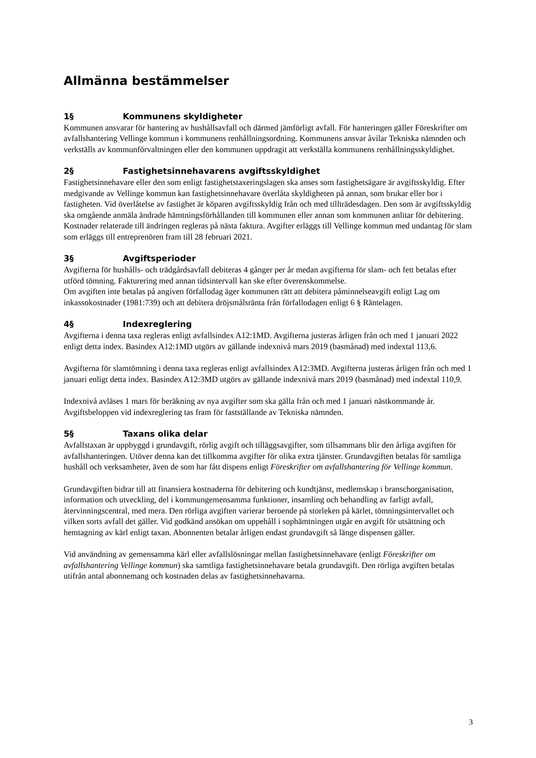Allmänna bestämmelser
1§ Kommunens skyldigheter
Kommunen ansvarar för hantering av hushållsavfall och därmed jämförligt avfall. För hanteringen gäller Föreskrifter om avfallshantering Vellinge kommun i kommunens renhållningsordning. Kommunens ansvar åvilar Tekniska nämnden och verkställs av kommunförvaltningen eller den kommunen uppdragit att verkställa kommunens renhållningsskyldighet.
2§ Fastighetsinnehavarens avgiftsskyldighet
Fastighetsinnehavare eller den som enligt fastighetstaxeringslagen ska anses som fastighetsägare är avgiftsskyldig. Efter medgivande av Vellinge kommun kan fastighetsinnehavare överlåta skyldigheten på annan, som brukar eller bor i fastigheten. Vid överlåtelse av fastighet är köparen avgiftsskyldig från och med tillträdesdagen. Den som är avgiftsskyldig ska omgående anmäla ändrade hämtningsförhållanden till kommunen eller annan som kommunen anlitar för debitering. Kostnader relaterade till ändringen regleras på nästa faktura. Avgifter erläggs till Vellinge kommun med undantag för slam som erläggs till entreprenören fram till 28 februari 2021.
3§ Avgiftsperioder
Avgifterna för hushålls- och trädgårdsavfall debiteras 4 gånger per år medan avgifterna för slam- och fett betalas efter utförd tömning. Fakturering med annan tidsintervall kan ske efter överenskommelse.
Om avgiften inte betalas på angiven förfallodag äger kommunen rätt att debitera påminnelseavgift enligt Lag om inkassokostnader (1981:739) och att debitera dröjsmålsränta från förfallodagen enligt 6 § Räntelagen.
4§ Indexreglering
Avgifterna i denna taxa regleras enligt avfallsindex A12:1MD. Avgifterna justeras årligen från och med 1 januari 2022 enligt detta index. Basindex A12:1MD utgörs av gällande indexnivå mars 2019 (basmånad) med indextal 113,6.
Avgifterna för slamtömning i denna taxa regleras enligt avfallsindex A12:3MD. Avgifterna justeras årligen från och med 1 januari enligt detta index. Basindex A12:3MD utgörs av gällande indexnivå mars 2019 (basmånad) med indextal 110,9.
Indexnivå avläses 1 mars för beräkning av nya avgifter som ska gälla från och med 1 januari nästkommande år. Avgiftsbeloppen vid indexreglering tas fram för fastställande av Tekniska nämnden.
5§ Taxans olika delar
Avfallstaxan är uppbyggd i grundavgift, rörlig avgift och tilläggsavgifter, som tillsammans blir den årliga avgiften för avfallshanteringen. Utöver denna kan det tillkomma avgifter för olika extra tjänster. Grundavgiften betalas för samtliga hushåll och verksamheter, även de som har fått dispens enligt Föreskrifter om avfallshantering för Vellinge kommun.
Grundavgiften bidrar till att finansiera kostnaderna för debitering och kundtjänst, medlemskap i branschorganisation, information och utveckling, del i kommungemensamma funktioner, insamling och behandling av farligt avfall, återvinningscentral, med mera. Den rörliga avgiften varierar beroende på storleken på kärlet, tömningsintervallet och vilken sorts avfall det gäller. Vid godkänd ansökan om uppehåll i sophämtningen utgår en avgift för utsättning och hemtagning av kärl enligt taxan. Abonnenten betalar årligen endast grundavgift så länge dispensen gäller.
Vid användning av gemensamma kärl eller avfallslösningar mellan fastighetsinnehavare (enligt Föreskrifter om avfallshantering Vellinge kommun) ska samtliga fastighetsinnehavare betala grundavgift. Den rörliga avgiften betalas utifrån antal abonnemang och kostnaden delas av fastighetsinnehavarna.
3